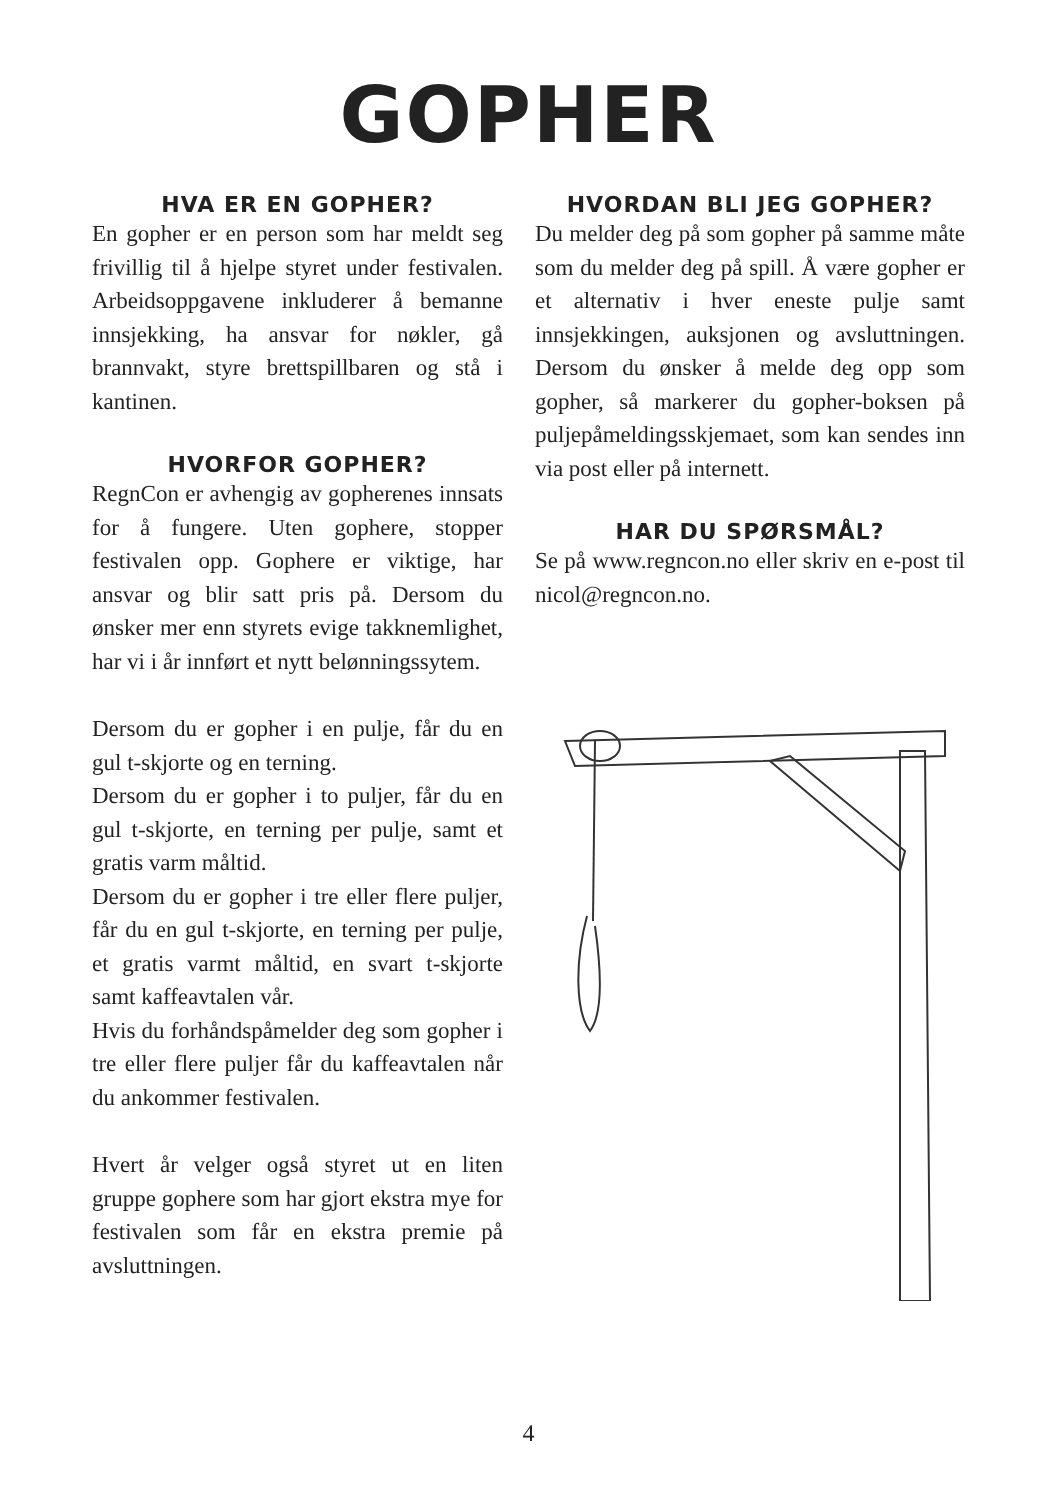GOPHER
HVA ER EN GOPHER?
En gopher er en person som har meldt seg frivillig til å hjelpe styret under festivalen. Arbeidsoppgavene inkluderer å bemanne innsjekking, ha ansvar for nøkler, gå brannvakt, styre brettspillbaren og stå i kantinen.
HVORFOR GOPHER?
RegnCon er avhengig av gopherenes innsats for å fungere. Uten gophere, stopper festivalen opp. Gophere er viktige, har ansvar og blir satt pris på. Dersom du ønsker mer enn styrets evige takknemlighet, har vi i år innført et nytt belønningssytem.
Dersom du er gopher i en pulje, får du en gul t-skjorte og en terning.
Dersom du er gopher i to puljer, får du en gul t-skjorte, en terning per pulje, samt et gratis varm måltid.
Dersom du er gopher i tre eller flere puljer, får du en gul t-skjorte, en terning per pulje, et gratis varmt måltid, en svart t-skjorte samt kaffeavtalen vår.
Hvis du forhåndspåmelder deg som gopher i tre eller flere puljer får du kaffeavtalen når du ankommer festivalen.
Hvert år velger også styret ut en liten gruppe gophere som har gjort ekstra mye for festivalen som får en ekstra premie på avsluttningen.
HVORDAN BLI JEG GOPHER?
Du melder deg på som gopher på samme måte som du melder deg på spill. Å være gopher er et alternativ i hver eneste pulje samt innsjekkingen, auksjonen og avsluttningen. Dersom du ønsker å melde deg opp som gopher, så markerer du gopher-boksen på puljepåmeldingsskjemaet, som kan sendes inn via post eller på internett.
HAR DU SPØRSMÅL?
Se på www.regncon.no eller skriv en e-post til nicol@regncon.no.
4